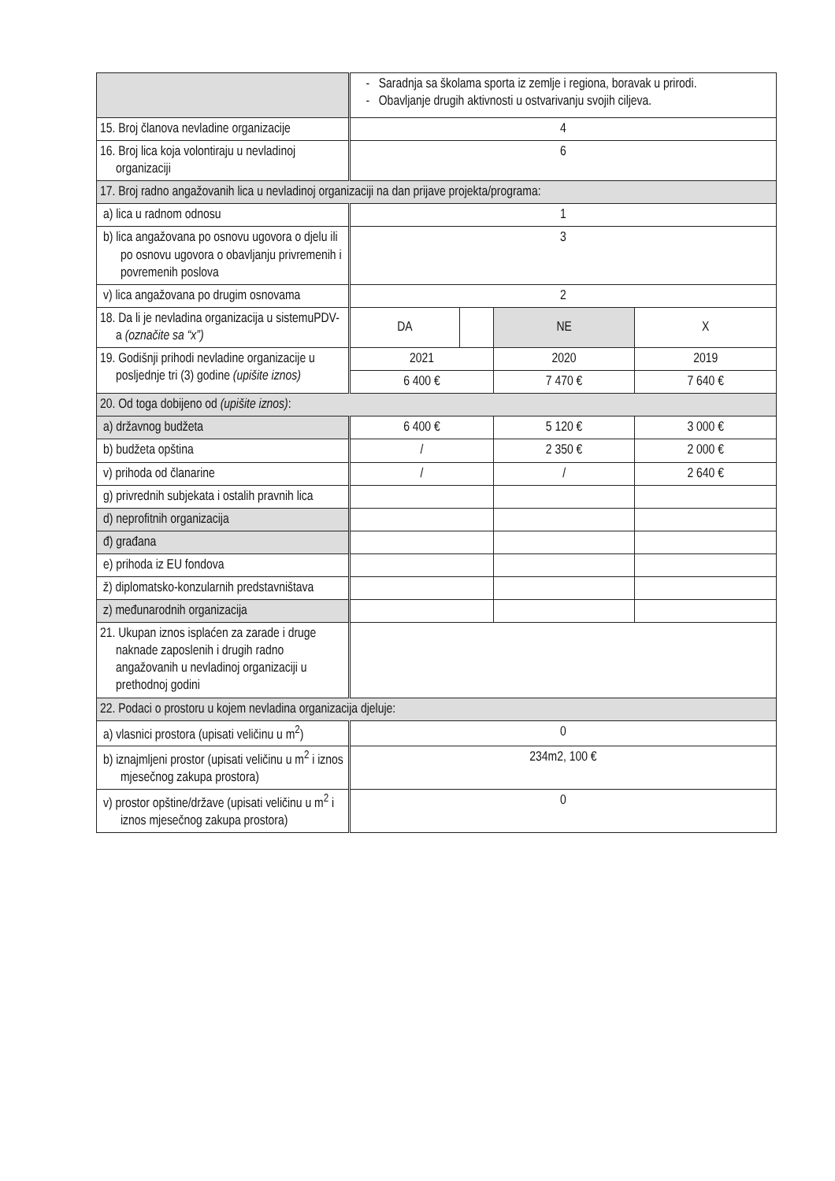| | - Saradnja sa školama sporta iz zemlje i regiona, boravak u prirodi. - Obavljanje drugih aktivnosti u ostvarivanju svojih ciljeva. | | | |
| 15. Broj članova nevladine organizacije | 4 | | | |
| 16. Broj lica koja volontiraju u nevladinoj organizaciji | 6 | | | |
| 17. Broj radno angažovanih lica u nevladinoj organizaciji na dan prijave projekta/programa: | | | | |
| a) lica u radnom odnosu | 1 | | | |
| b) lica angažovana po osnovu ugovora o djelu ili po osnovu ugovora o obavljanju privremenih i povremenih poslova | 3 | | | |
| v) lica angažovana po drugim osnovama | 2 | | | |
| 18. Da li je nevladina organizacija u sistemuPDV-a (označite sa “x”) | DA | | NE | X |
| 19. Godišnji prihodi nevladine organizacije u posljednje tri (3) godine (upišite iznos) | 2021 | | 2020 | 2019 |
| | 6 400 € | | 7 470 € | 7 640 € |
| 20. Od toga dobijeno od (upišite iznos) : | | | | |
| a) državnog budžeta | 6 400 € | | 5 120 € | 3 000 € |
| b) budžeta opština | / | | 2 350 € | 2 000 € |
| v) prihoda od članarine | / | | / | 2 640 € |
| g) privrednih subjekata i ostalih pravnih lica | | | | |
| d) neprofitnih organizacija | | | | |
| đ) građana | | | | |
| e) prihoda iz EU fondova | | | | |
| ž) diplomatsko-konzularnih predstavništava | | | | |
| z) međunarodnih organizacija | | | | |
| 21. Ukupan iznos isplaćen za zarade i druge naknade zaposlenih i drugih radno angažovanih u nevladinoj organizaciji u prethodnoj godini | | | | |
| 22. Podaci o prostoru u kojem nevladina organizacija djeluje: | | | | |
| a) vlasnici prostora (upisati veličinu u m<sup>2</sup>) | 0 | | | |
| b) iznajmljeni prostor (upisati veličinu u m<sup>2</sup> i iznos mjesečnog zakupa prostora) | 234m2, 100 € | | | |
| v) prostor opštine/države (upisati veličinu u m<sup>2</sup> i iznos mjesečnog zakupa prostora) | 0 | | | |